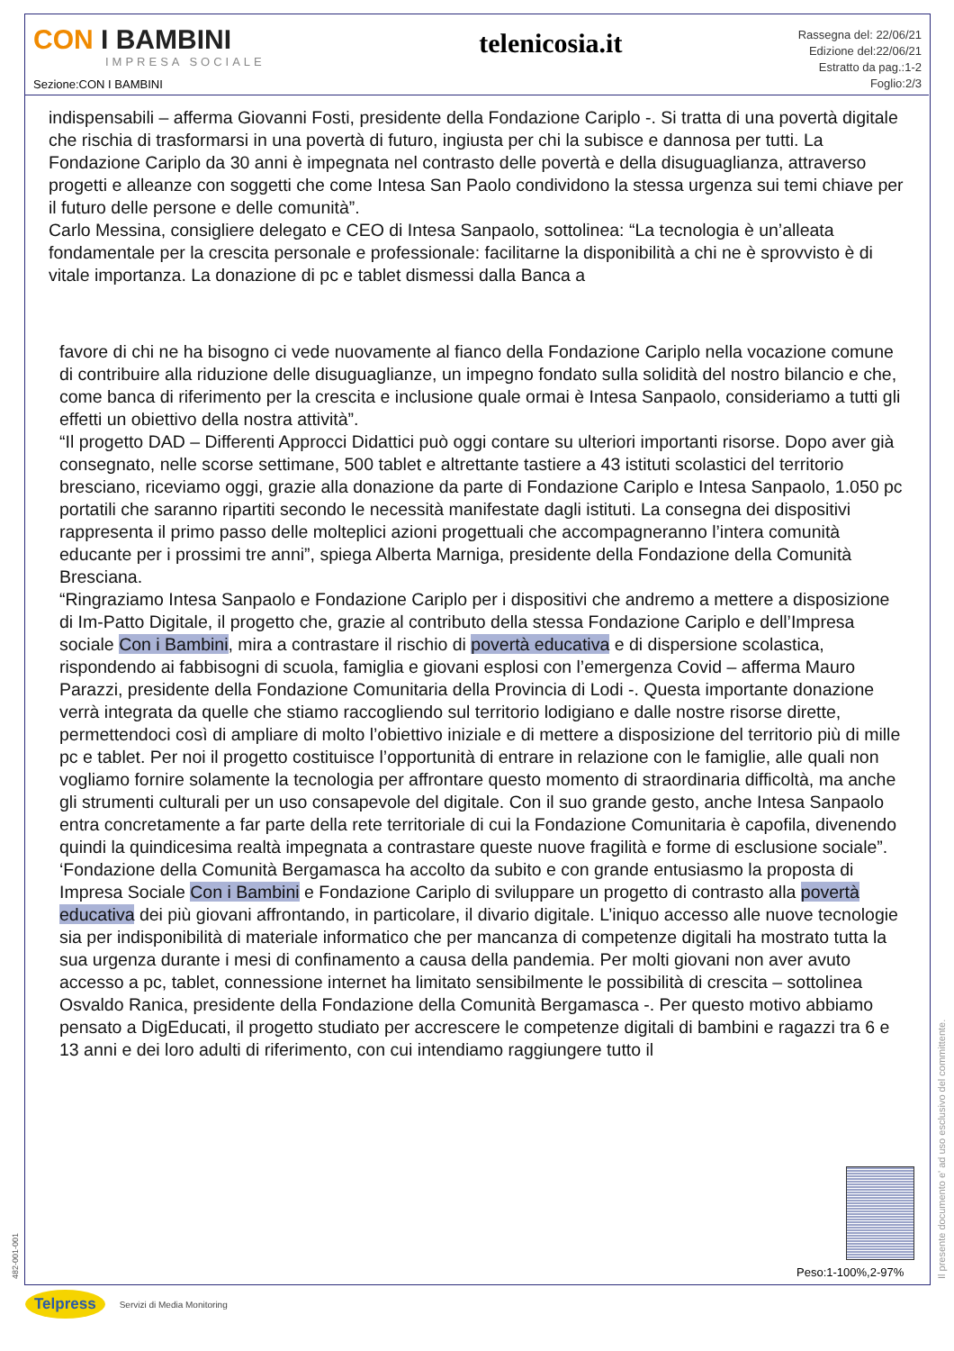CON I BAMBINI
IMPRESA SOCIALE
Sezione:CON I BAMBINI
telenicosia.it
Rassegna del: 22/06/21
Edizione del:22/06/21
Estratto da pag.:1-2
Foglio:2/3
indispensabili – afferma Giovanni Fosti, presidente della Fondazione Cariplo -. Si tratta di una povertà digitale che rischia di trasformarsi in una povertà di futuro, ingiusta per chi la subisce e dannosa per tutti. La Fondazione Cariplo da 30 anni è impegnata nel contrasto delle povertà e della disuguaglianza, attraverso progetti e alleanze con soggetti che come Intesa San Paolo condividono la stessa urgenza sui temi chiave per il futuro delle persone e delle comunità”.
Carlo Messina, consigliere delegato e CEO di Intesa Sanpaolo, sottolinea: “La tecnologia è un’alleata fondamentale per la crescita personale e professionale: facilitarne la disponibilità a chi ne è sprovvisto è di vitale importanza. La donazione di pc e tablet dismessi dalla Banca a
favore di chi ne ha bisogno ci vede nuovamente al fianco della Fondazione Cariplo nella vocazione comune di contribuire alla riduzione delle disuguaglianze, un impegno fondato sulla solidità del nostro bilancio e che, come banca di riferimento per la crescita e inclusione quale ormai è Intesa Sanpaolo, consideriamo a tutti gli effetti un obiettivo della nostra attività”.
“Il progetto DAD – Differenti Approcci Didattici può oggi contare su ulteriori importanti risorse. Dopo aver già consegnato, nelle scorse settimane, 500 tablet e altrettante tastiere a 43 istituti scolastici del territorio bresciano, riceviamo oggi, grazie alla donazione da parte di Fondazione Cariplo e Intesa Sanpaolo, 1.050 pc portatili che saranno ripartiti secondo le necessità manifestate dagli istituti. La consegna dei dispositivi rappresenta il primo passo delle molteplici azioni progettuali che accompagneranno l’intera comunità educante per i prossimi tre anni”, spiega Alberta Marniga, presidente della Fondazione della Comunità Bresciana.
“Ringraziamo Intesa Sanpaolo e Fondazione Cariplo per i dispositivi che andremo a mettere a disposizione di Im-Patto Digitale, il progetto che, grazie al contributo della stessa Fondazione Cariplo e dell’Impresa sociale Con i Bambini, mira a contrastare il rischio di povertà educativa e di dispersione scolastica, rispondendo ai fabbisogni di scuola, famiglia e giovani esplosi con l’emergenza Covid – afferma Mauro Parazzi, presidente della Fondazione Comunitaria della Provincia di Lodi -. Questa importante donazione verrà integrata da quelle che stiamo raccogliendo sul territorio lodigiano e dalle nostre risorse dirette, permettendoci così di ampliare di molto l’obiettivo iniziale e di mettere a disposizione del territorio più di mille pc e tablet. Per noi il progetto costituisce l’opportunità di entrare in relazione con le famiglie, alle quali non vogliamo fornire solamente la tecnologia per affrontare questo momento di straordinaria difficoltà, ma anche gli strumenti culturali per un uso consapevole del digitale. Con il suo grande gesto, anche Intesa Sanpaolo entra concretamente a far parte della rete territoriale di cui la Fondazione Comunitaria è capofila, divenendo quindi la quindicesima realtà impegnata a contrastare queste nuove fragilità e forme di esclusione sociale”.
‘Fondazione della Comunità Bergamasca ha accolto da subito e con grande entusiasmo la proposta di Impresa Sociale Con i Bambini e Fondazione Cariplo di sviluppare un progetto di contrasto alla povertà educativa dei più giovani affrontando, in particolare, il divario digitale. L’iniquo accesso alle nuove tecnologie sia per indisponibilità di materiale informatico che per mancanza di competenze digitali ha mostrato tutta la sua urgenza durante i mesi di confinamento a causa della pandemia. Per molti giovani non aver avuto accesso a pc, tablet, connessione internet ha limitato sensibilmente le possibilità di crescita – sottolinea Osvaldo Ranica, presidente della Fondazione della Comunità Bergamasca -. Per questo motivo abbiamo pensato a DigEducati, il progetto studiato per accrescere le competenze digitali di bambini e ragazzi tra 6 e 13 anni e dei loro adulti di riferimento, con cui intendiamo raggiungere tutto il
Peso:1-100%,2-97%
Il presente documento e' ad uso esclusivo del committente.
482-001-001
Telpress Servizi di Media Monitoring